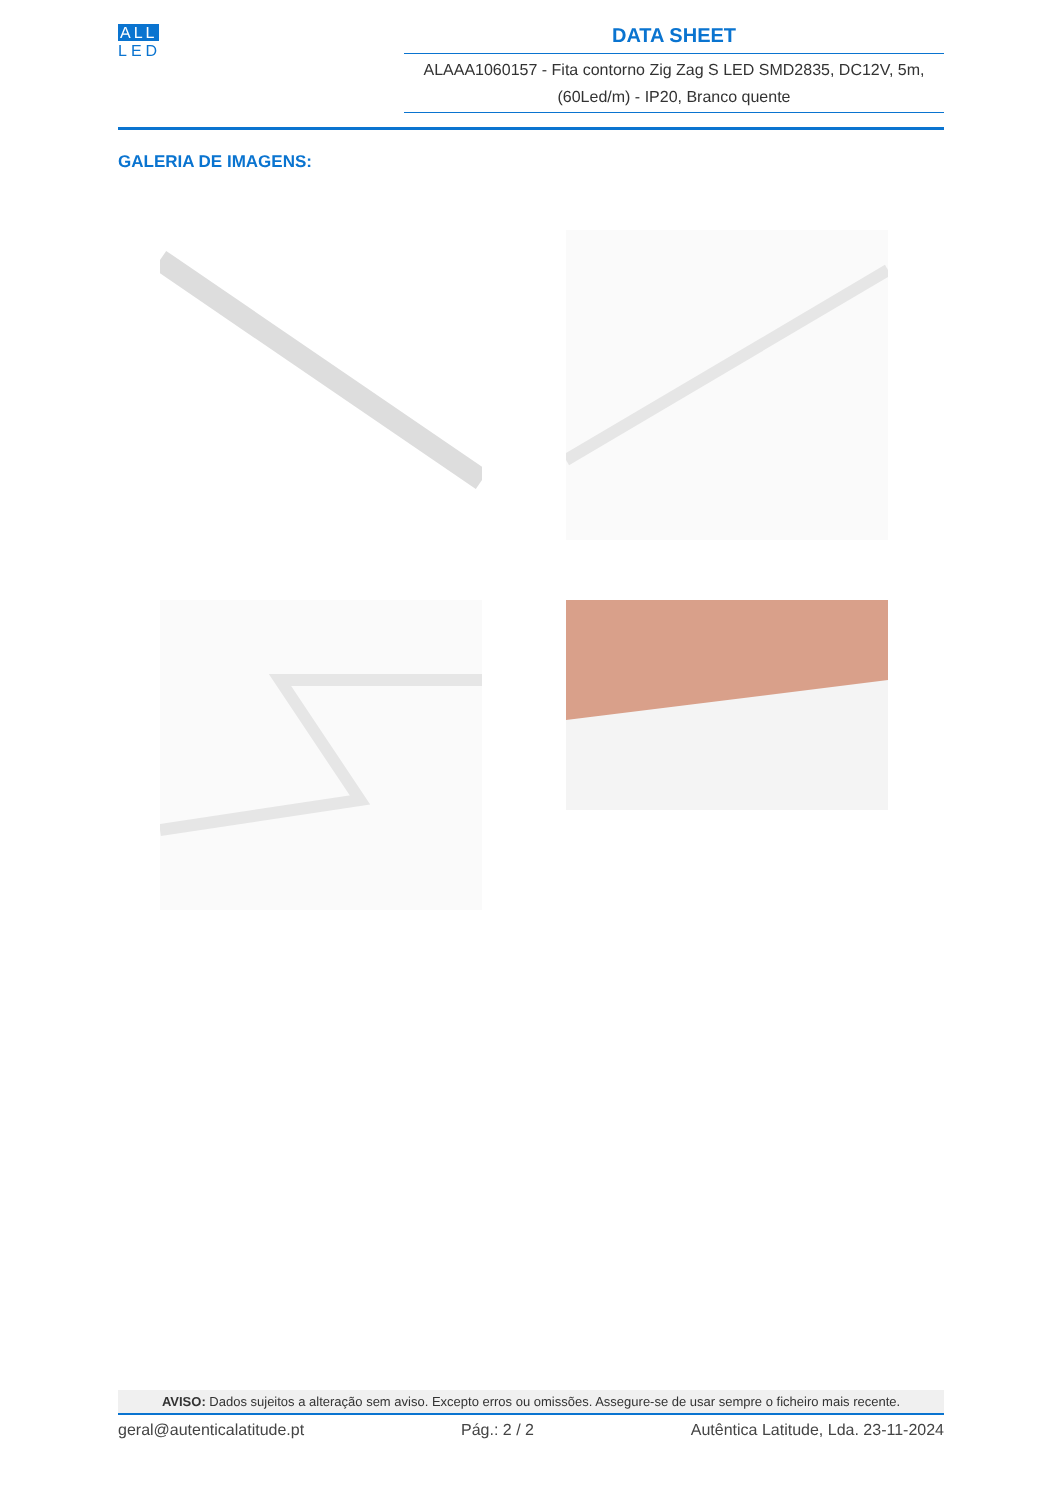ALL
LED
DATA SHEET
ALAAA1060157 - Fita contorno Zig Zag S LED SMD2835, DC12V, 5m, (60Led/m) - IP20, Branco quente
GALERIA DE IMAGENS:
AVISO: Dados sujeitos a alteração sem aviso. Excepto erros ou omissões. Assegure-se de usar sempre o ficheiro mais recente.
geral@autenticalatitude.pt Pág.: 2 / 2 Autêntica Latitude, Lda. 23-11-2024